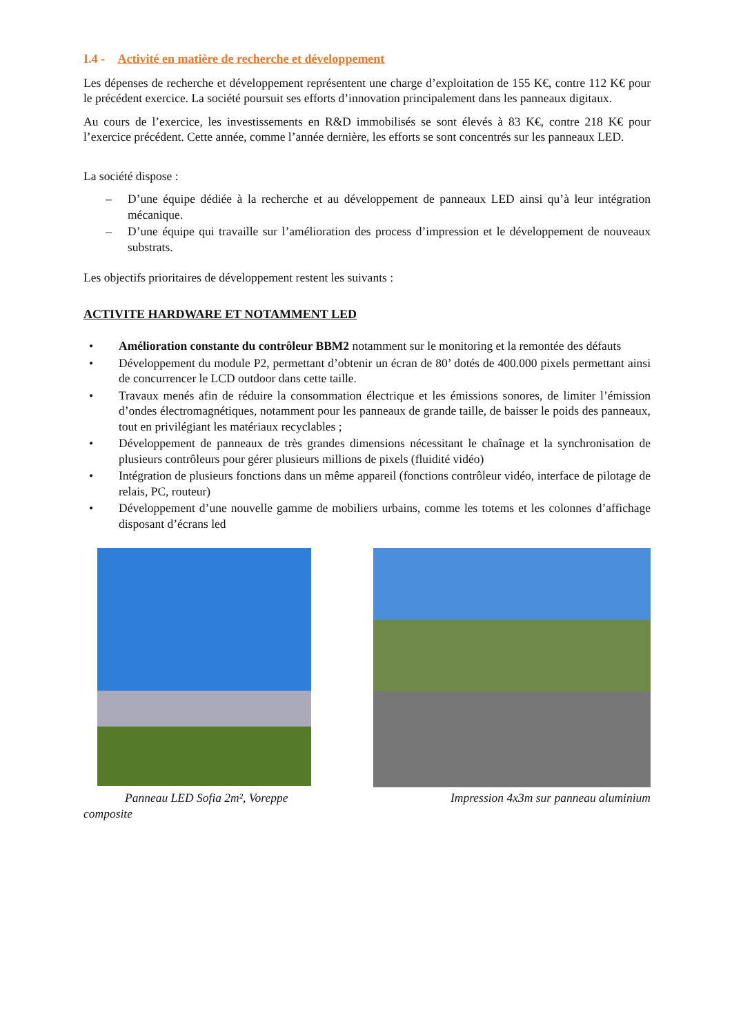I.4 - Activité en matière de recherche et développement
Les dépenses de recherche et développement représentent une charge d’exploitation de 155 K€, contre 112 K€ pour le précédent exercice. La société poursuit ses efforts d’innovation principalement dans les panneaux digitaux.
Au cours de l’exercice, les investissements en R&D immobilisés se sont élevés à 83 K€, contre 218 K€ pour l’exercice précédent. Cette année, comme l’année dernière, les efforts se sont concentrés sur les panneaux LED.
La société dispose :
– D’une équipe dédiée à la recherche et au développement de panneaux LED ainsi qu’à leur intégration mécanique.
– D’une équipe qui travaille sur l’amélioration des process d’impression et le développement de nouveaux substrats.
Les objectifs prioritaires de développement restent les suivants :
ACTIVITE HARDWARE ET NOTAMMENT LED
• Amélioration constante du contrôleur BBM2 notamment sur le monitoring et la remontée des défauts
• Développement du module P2, permettant d’obtenir un écran de 80’ dotés de 400.000 pixels permettant ainsi de concurrencer le LCD outdoor dans cette taille.
• Travaux menés afin de réduire la consommation électrique et les émissions sonores, de limiter l’émission d’ondes électromagnétiques, notamment pour les panneaux de grande taille, de baisser le poids des panneaux, tout en privilégiant les matériaux recyclables ;
• Développement de panneaux de très grandes dimensions nécessitant le chaînage et la synchronisation de plusieurs contrôleurs pour gérer plusieurs millions de pixels (fluidité vidéo)
• Intégration de plusieurs fonctions dans un même appareil (fonctions contrôleur vidéo, interface de pilotage de relais, PC, routeur)
• Développement d’une nouvelle gamme de mobiliers urbains, comme les totems et les colonnes d’affichage disposant d’écrans led
Panneau LED Sofia 2m², Voreppe composite
Impression 4x3m sur panneau aluminium